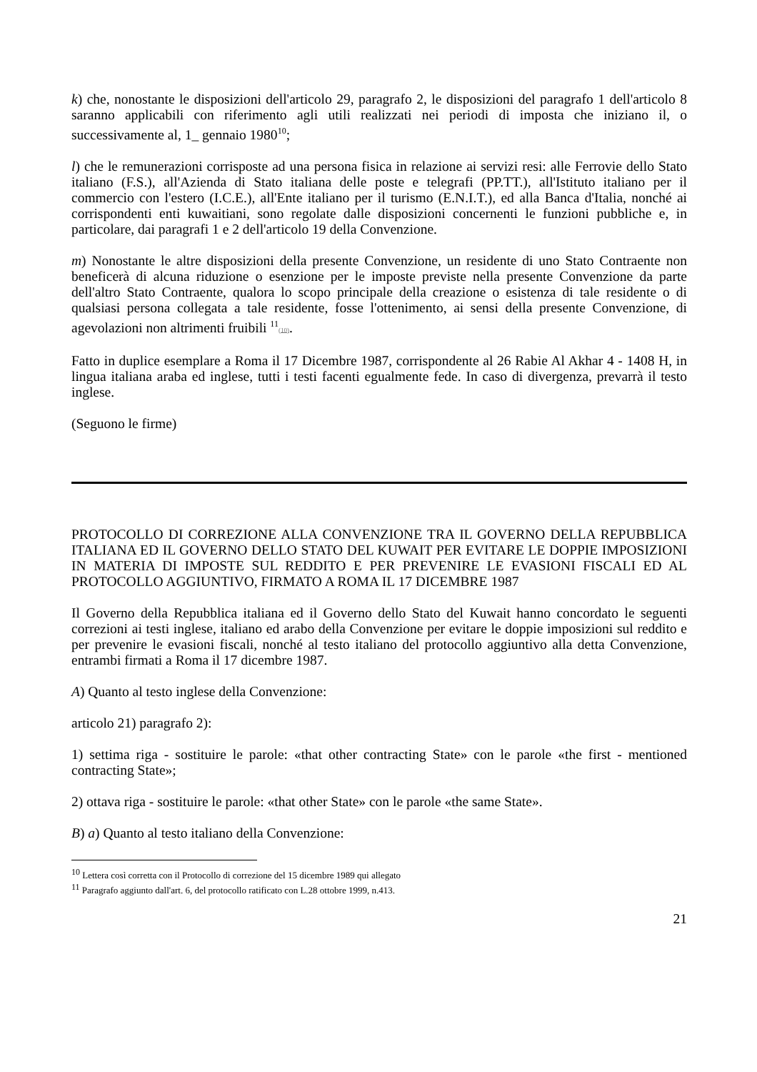k) che, nonostante le disposizioni dell'articolo 29, paragrafo 2, le disposizioni del paragrafo 1 dell'articolo 8 saranno applicabili con riferimento agli utili realizzati nei periodi di imposta che iniziano il, o successivamente al, 1_ gennaio 1980<sup>10</sup>;
l) che le remunerazioni corrisposte ad una persona fisica in relazione ai servizi resi: alle Ferrovie dello Stato italiano (F.S.), all'Azienda di Stato italiana delle poste e telegrafi (PP.TT.), all'Istituto italiano per il commercio con l'estero (I.C.E.), all'Ente italiano per il turismo (E.N.I.T.), ed alla Banca d'Italia, nonché ai corrispondenti enti kuwaitiani, sono regolate dalle disposizioni concernenti le funzioni pubbliche e, in particolare, dai paragrafi 1 e 2 dell'articolo 19 della Convenzione.
m) Nonostante le altre disposizioni della presente Convenzione, un residente di uno Stato Contraente non beneficerà di alcuna riduzione o esenzione per le imposte previste nella presente Convenzione da parte dell'altro Stato Contraente, qualora lo scopo principale della creazione o esistenza di tale residente o di qualsiasi persona collegata a tale residente, fosse l'ottenimento, ai sensi della presente Convenzione, di agevolazioni non altrimenti fruibili <sup>11</sup>(10).
Fatto in duplice esemplare a Roma il 17 Dicembre 1987, corrispondente al 26 Rabie Al Akhar 4 - 1408 H, in lingua italiana araba ed inglese, tutti i testi facenti egualmente fede. In caso di divergenza, prevarrà il testo inglese.
(Seguono le firme)
PROTOCOLLO DI CORREZIONE ALLA CONVENZIONE TRA IL GOVERNO DELLA REPUBBLICA ITALIANA ED IL GOVERNO DELLO STATO DEL KUWAIT PER EVITARE LE DOPPIE IMPOSIZIONI IN MATERIA DI IMPOSTE SUL REDDITO E PER PREVENIRE LE EVASIONI FISCALI ED AL PROTOCOLLO AGGIUNTIVO, FIRMATO A ROMA IL 17 DICEMBRE 1987
Il Governo della Repubblica italiana ed il Governo dello Stato del Kuwait hanno concordato le seguenti correzioni ai testi inglese, italiano ed arabo della Convenzione per evitare le doppie imposizioni sul reddito e per prevenire le evasioni fiscali, nonché al testo italiano del protocollo aggiuntivo alla detta Convenzione, entrambi firmati a Roma il 17 dicembre 1987.
A) Quanto al testo inglese della Convenzione:
articolo 21) paragrafo 2):
1) settima riga - sostituire le parole: «that other contracting State» con le parole «the first - mentioned contracting State»;
2) ottava riga - sostituire le parole: «that other State» con le parole «the same State».
B) a) Quanto al testo italiano della Convenzione:
<sup>10</sup> Lettera così corretta con il Protocollo di correzione del 15 dicembre 1989 qui allegato
<sup>11</sup> Paragrafo aggiunto dall'art. 6, del protocollo ratificato con L.28 ottobre 1999, n.413.
21